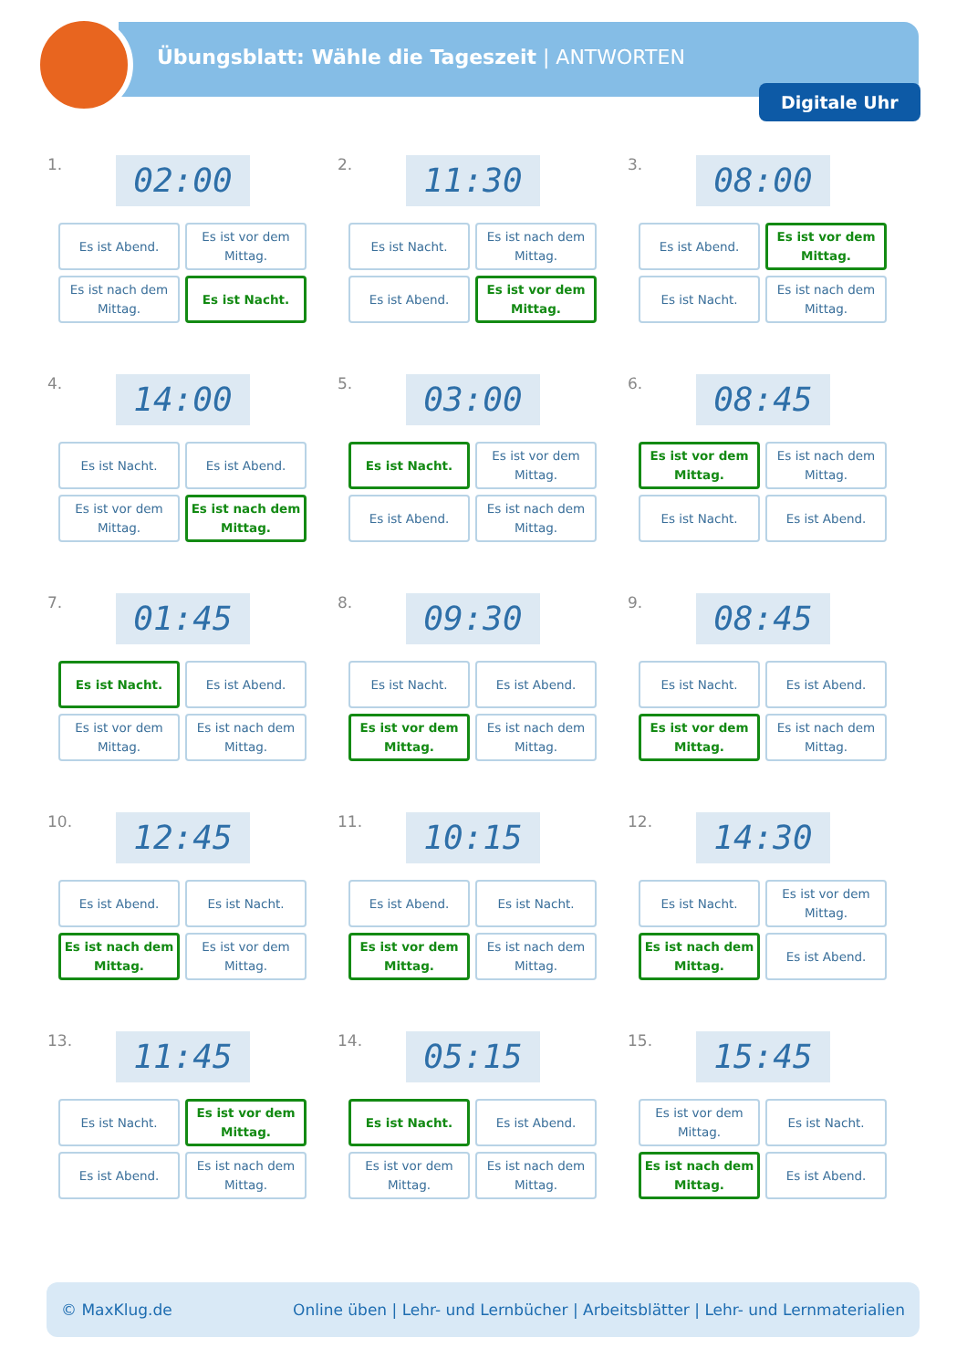Übungsblatt: Wähle die Tageszeit | ANTWORTEN
Digitale Uhr
1.
02:00
Es ist Abend.
Es ist vor dem Mittag.
Es ist nach dem Mittag.
Es ist Nacht.
2.
11:30
Es ist Nacht.
Es ist nach dem Mittag.
Es ist Abend.
Es ist vor dem Mittag.
3.
08:00
Es ist Abend.
Es ist vor dem Mittag.
Es ist Nacht.
Es ist nach dem Mittag.
4.
14:00
Es ist Nacht.
Es ist Abend.
Es ist vor dem Mittag.
Es ist nach dem Mittag.
5.
03:00
Es ist Nacht.
Es ist vor dem Mittag.
Es ist Abend.
Es ist nach dem Mittag.
6.
08:45
Es ist vor dem Mittag.
Es ist nach dem Mittag.
Es ist Nacht.
Es ist Abend.
7.
01:45
Es ist Nacht.
Es ist Abend.
Es ist vor dem Mittag.
Es ist nach dem Mittag.
8.
09:30
Es ist Nacht.
Es ist Abend.
Es ist vor dem Mittag.
Es ist nach dem Mittag.
9.
08:45
Es ist Nacht.
Es ist Abend.
Es ist vor dem Mittag.
Es ist nach dem Mittag.
10.
12:45
Es ist Abend.
Es ist Nacht.
Es ist nach dem Mittag.
Es ist vor dem Mittag.
11.
10:15
Es ist Abend.
Es ist Nacht.
Es ist vor dem Mittag.
Es ist nach dem Mittag.
12.
14:30
Es ist Nacht.
Es ist vor dem Mittag.
Es ist nach dem Mittag.
Es ist Abend.
13.
11:45
Es ist Nacht.
Es ist vor dem Mittag.
Es ist Abend.
Es ist nach dem Mittag.
14.
05:15
Es ist Nacht.
Es ist Abend.
Es ist vor dem Mittag.
Es ist nach dem Mittag.
15.
15:45
Es ist vor dem Mittag.
Es ist Nacht.
Es ist nach dem Mittag.
Es ist Abend.
© MaxKlug.de Online üben | Lehr- und Lernbücher | Arbeitsblätter | Lehr- und Lernmaterialien